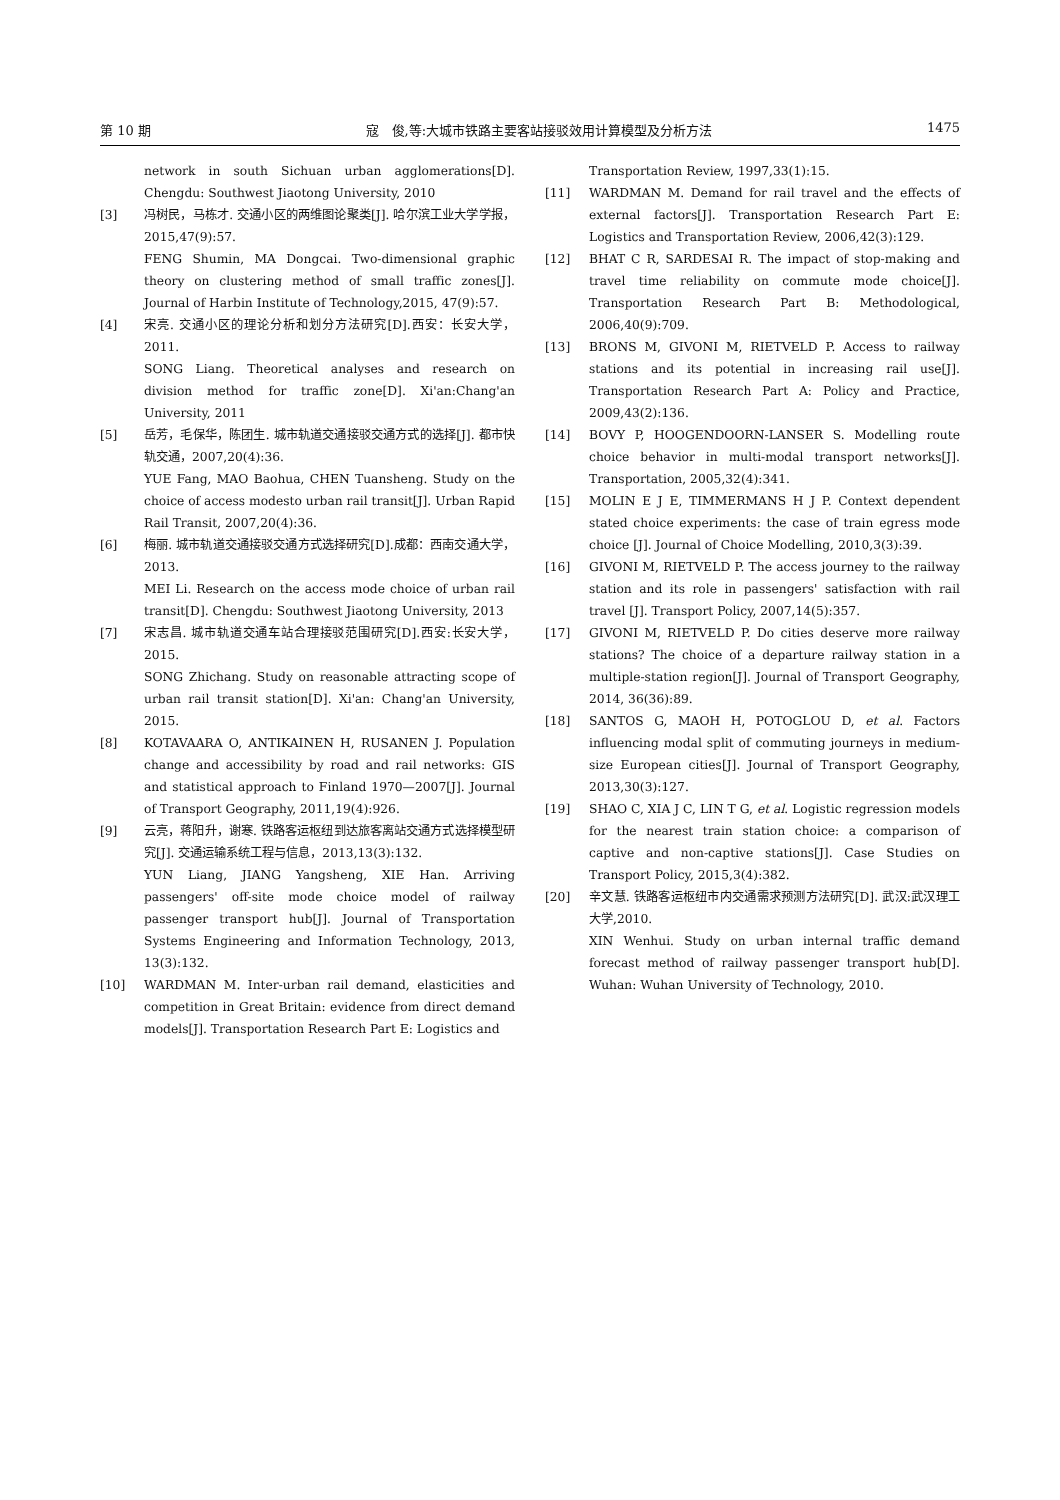第 10 期 寇　俊,等:大城市铁路主要客站接驳效用计算模型及分析方法 1475
network in south Sichuan urban agglomerations[D]. Chengdu: Southwest Jiaotong University, 2010
[3] 冯树民，马栋才. 交通小区的两维图论聚类[J]. 哈尔滨工业大学学报，2015,47(9):57.
FENG Shumin, MA Dongcai. Two-dimensional graphic theory on clustering method of small traffic zones[J]. Journal of Harbin Institute of Technology,2015, 47(9):57.
[4] 宋亮. 交通小区的理论分析和划分方法研究[D].西安：长安大学，2011.
SONG Liang. Theoretical analyses and research on division method for traffic zone[D]. Xi'an:Chang'an University, 2011
[5] 岳芳，毛保华，陈团生. 城市轨道交通接驳交通方式的选择[J]. 都市快轨交通，2007,20(4):36.
YUE Fang, MAO Baohua, CHEN Tuansheng. Study on the choice of access modesto urban rail transit[J]. Urban Rapid Rail Transit, 2007,20(4):36.
[6] 梅丽. 城市轨道交通接驳交通方式选择研究[D].成都：西南交通大学，2013.
MEI Li. Research on the access mode choice of urban rail transit[D]. Chengdu: Southwest Jiaotong University, 2013
[7] 宋志昌. 城市轨道交通车站合理接驳范围研究[D].西安:长安大学，2015.
SONG Zhichang. Study on reasonable attracting scope of urban rail transit station[D]. Xi'an: Chang'an University, 2015.
[8] KOTAVAARA O, ANTIKAINEN H, RUSANEN J. Population change and accessibility by road and rail networks: GIS and statistical approach to Finland 1970—2007[J]. Journal of Transport Geography, 2011,19(4):926.
[9] 云亮，蒋阳升，谢寒. 铁路客运枢纽到达旅客离站交通方式选择模型研究[J]. 交通运输系统工程与信息，2013,13(3):132.
YUN Liang, JIANG Yangsheng, XIE Han. Arriving passengers' off-site mode choice model of railway passenger transport hub[J]. Journal of Transportation Systems Engineering and Information Technology, 2013, 13(3):132.
[10] WARDMAN M. Inter-urban rail demand, elasticities and competition in Great Britain: evidence from direct demand models[J]. Transportation Research Part E: Logistics and
Transportation Review, 1997,33(1):15.
[11] WARDMAN M. Demand for rail travel and the effects of external factors[J]. Transportation Research Part E: Logistics and Transportation Review, 2006,42(3):129.
[12] BHAT C R, SARDESAI R. The impact of stop-making and travel time reliability on commute mode choice[J]. Transportation Research Part B: Methodological, 2006,40(9):709.
[13] BRONS M, GIVONI M, RIETVELD P. Access to railway stations and its potential in increasing rail use[J]. Transportation Research Part A: Policy and Practice, 2009,43(2):136.
[14] BOVY P, HOOGENDOORN-LANSER S. Modelling route choice behavior in multi-modal transport networks[J]. Transportation, 2005,32(4):341.
[15] MOLIN E J E, TIMMERMANS H J P. Context dependent stated choice experiments: the case of train egress mode choice [J]. Journal of Choice Modelling, 2010,3(3):39.
[16] GIVONI M, RIETVELD P. The access journey to the railway station and its role in passengers' satisfaction with rail travel [J]. Transport Policy, 2007,14(5):357.
[17] GIVONI M, RIETVELD P. Do cities deserve more railway stations? The choice of a departure railway station in a multiple-station region[J]. Journal of Transport Geography, 2014, 36(36):89.
[18] SANTOS G, MAOH H, POTOGLOU D, et al. Factors influencing modal split of commuting journeys in medium-size European cities[J]. Journal of Transport Geography, 2013,30(3):127.
[19] SHAO C, XIA J C, LIN T G, et al. Logistic regression models for the nearest train station choice: a comparison of captive and non-captive stations[J]. Case Studies on Transport Policy, 2015,3(4):382.
[20] 辛文慧. 铁路客运枢纽市内交通需求预测方法研究[D]. 武汉:武汉理工大学,2010.
XIN Wenhui. Study on urban internal traffic demand forecast method of railway passenger transport hub[D]. Wuhan: Wuhan University of Technology, 2010.